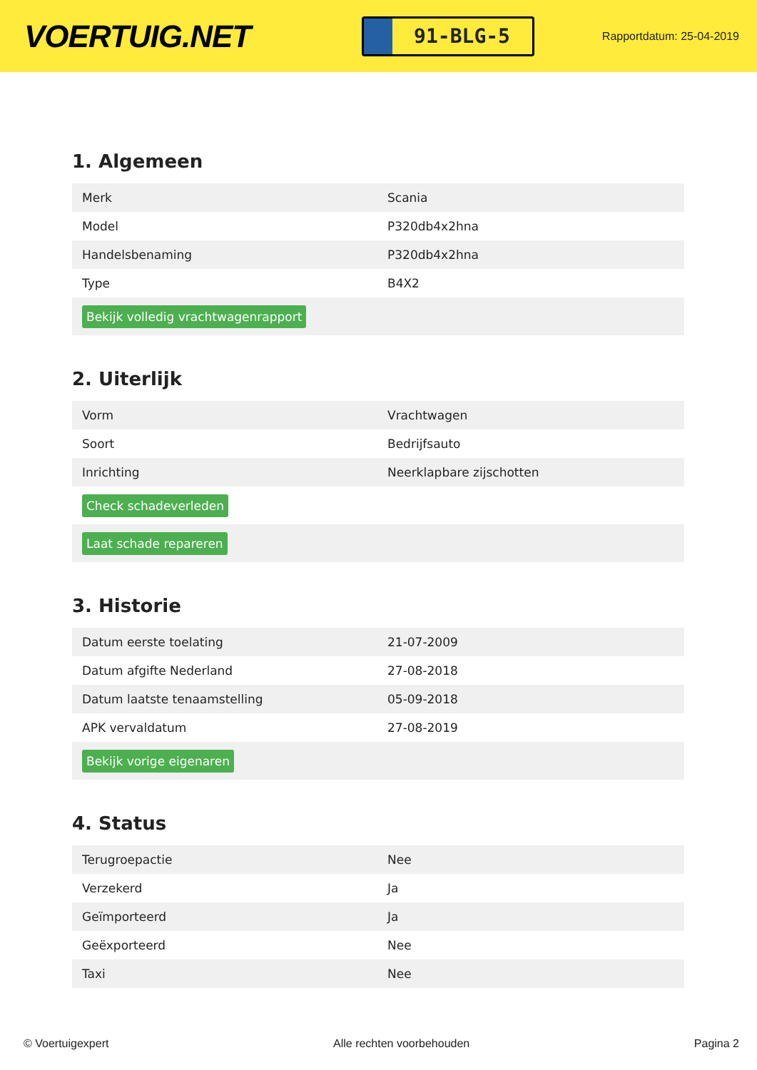VOERTUIG.NET
91-BLG-5
Rapportdatum: 25-04-2019
1. Algemeen
| Merk | Scania |
| Model | P320db4x2hna |
| Handelsbenaming | P320db4x2hna |
| Type | B4X2 |
| Bekijk volledig vrachtwagenrapport | |
2. Uiterlijk
| Vorm | Vrachtwagen |
| Soort | Bedrijfsauto |
| Inrichting | Neerklapbare zijschotten |
| Check schadeverleden | |
| Laat schade repareren | |
3. Historie
| Datum eerste toelating | 21-07-2009 |
| Datum afgifte Nederland | 27-08-2018 |
| Datum laatste tenaamstelling | 05-09-2018 |
| APK vervaldatum | 27-08-2019 |
| Bekijk vorige eigenaren | |
4. Status
| Terugroepactie | Nee |
| Verzekerd | Ja |
| Geïmporteerd | Ja |
| Geëxporteerd | Nee |
| Taxi | Nee |
© Voertuigexpert Alle rechten voorbehouden Pagina 2